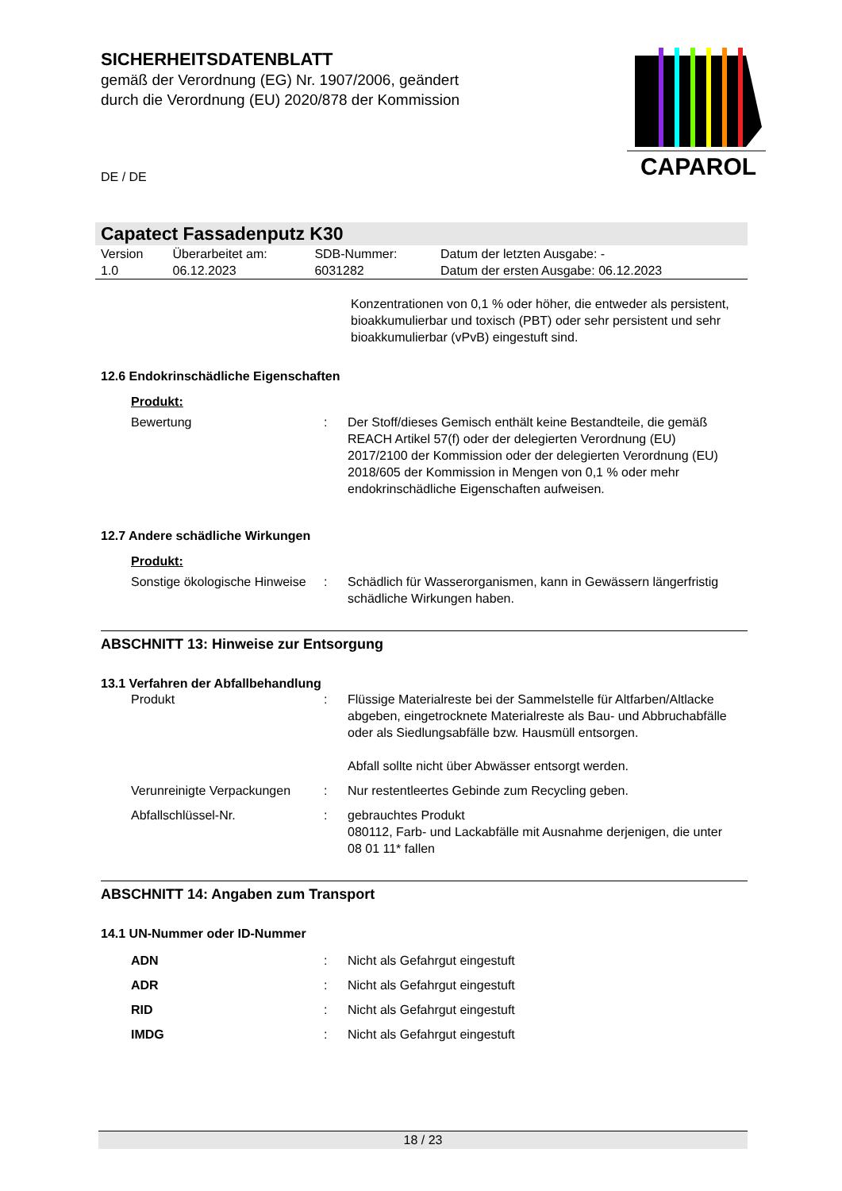SICHERHEITSDATENBLATT
gemäß der Verordnung (EG) Nr. 1907/2006, geändert
durch die Verordnung (EU) 2020/878 der Kommission
DE / DE
CAPAROL
Capatect Fassadenputz K30
| Version 1.0 | Überarbeitet am: 06.12.2023 | SDB-Nummer: 6031282 | Datum der letzten Ausgabe: - Datum der ersten Ausgabe: 06.12.2023 |
Konzentrationen von 0,1 % oder höher, die entweder als persistent, bioakkumulierbar und toxisch (PBT) oder sehr persistent und sehr bioakkumulierbar (vPvB) eingestuft sind.
12.6 Endokrinschädliche Eigenschaften
Produkt:
| Bewertung | : | Der Stoff/dieses Gemisch enthält keine Bestandteile, die gemäß REACH Artikel 57(f) oder der delegierten Verordnung (EU) 2017/2100 der Kommission oder der delegierten Verordnung (EU) 2018/605 der Kommission in Mengen von 0,1 % oder mehr endokrinschädliche Eigenschaften aufweisen. |
12.7 Andere schädliche Wirkungen
Produkt:
| Sonstige ökologische Hinweise | : | Schädlich für Wasserorganismen, kann in Gewässern längerfristig schädliche Wirkungen haben. |
ABSCHNITT 13: Hinweise zur Entsorgung
13.1 Verfahren der Abfallbehandlung
| Produkt | : | Flüssige Materialreste bei der Sammelstelle für Altfarben/Altlacke abgeben, eingetrocknete Materialreste als Bau- und Abbruchabfälle oder als Siedlungsabfälle bzw. Hausmüll entsorgen. Abfall sollte nicht über Abwässer entsorgt werden. |
| Verunreinigte Verpackungen | : | Nur restentleertes Gebinde zum Recycling geben. |
| Abfallschlüssel-Nr. | : | gebrauchtes Produkt 080112, Farb- und Lackabfälle mit Ausnahme derjenigen, die unter 08 01 11* fallen |
ABSCHNITT 14: Angaben zum Transport
14.1 UN-Nummer oder ID-Nummer
| ADN | : | Nicht als Gefahrgut eingestuft |
| ADR | : | Nicht als Gefahrgut eingestuft |
| RID | : | Nicht als Gefahrgut eingestuft |
| IMDG | : | Nicht als Gefahrgut eingestuft |
18 / 23